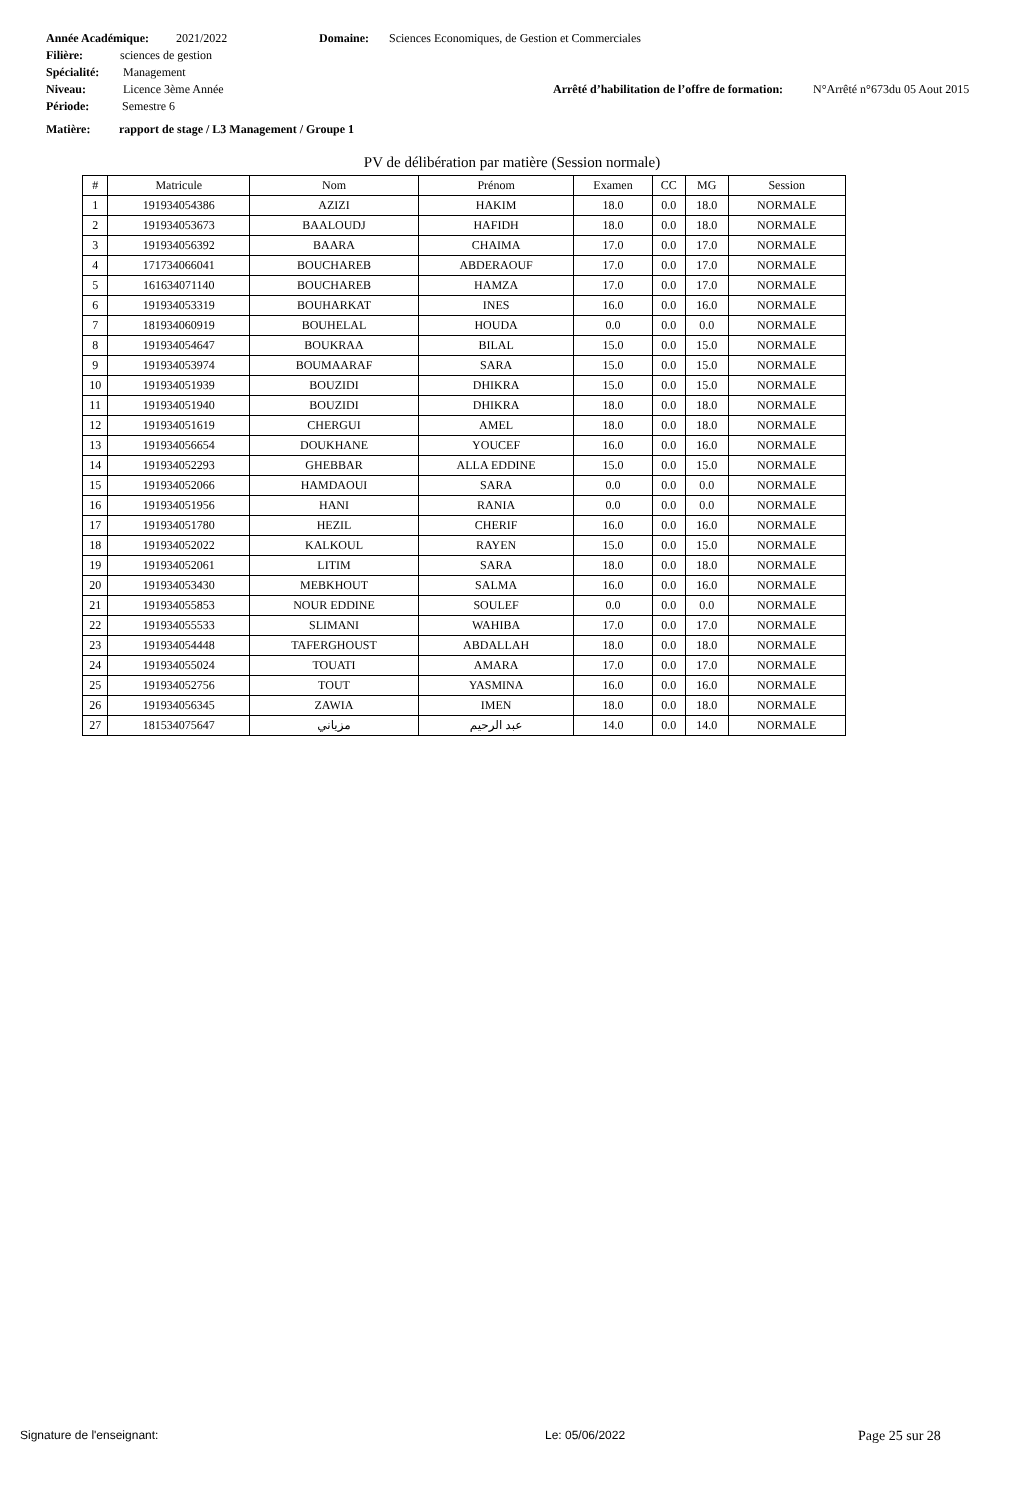Année Académique: 2021/2022 Domaine: Sciences Economiques, de Gestion et Commerciales
Filière: sciences de gestion
Spécialité: Management
Niveau: Licence 3ème Année Arrêté d’habilitation de l’offre de formation: N°Arrêté n°673du 05 Aout 2015
Période: Semestre 6
Matière: rapport de stage / L3 Management / Groupe 1
PV de délibération par matière (Session normale)
| # | Matricule | Nom | Prénom | Examen | CC | MG | Session |
| --- | --- | --- | --- | --- | --- | --- | --- |
| 1 | 191934054386 | AZIZI | HAKIM | 18.0 | 0.0 | 18.0 | NORMALE |
| 2 | 191934053673 | BAALOUDJ | HAFIDH | 18.0 | 0.0 | 18.0 | NORMALE |
| 3 | 191934056392 | BAARA | CHAIMA | 17.0 | 0.0 | 17.0 | NORMALE |
| 4 | 171734066041 | BOUCHAREB | ABDERAOUF | 17.0 | 0.0 | 17.0 | NORMALE |
| 5 | 161634071140 | BOUCHAREB | HAMZA | 17.0 | 0.0 | 17.0 | NORMALE |
| 6 | 191934053319 | BOUHARKAT | INES | 16.0 | 0.0 | 16.0 | NORMALE |
| 7 | 181934060919 | BOUHELAL | HOUDA | 0.0 | 0.0 | 0.0 | NORMALE |
| 8 | 191934054647 | BOUKRAA | BILAL | 15.0 | 0.0 | 15.0 | NORMALE |
| 9 | 191934053974 | BOUMAARAF | SARA | 15.0 | 0.0 | 15.0 | NORMALE |
| 10 | 191934051939 | BOUZIDI | DHIKRA | 15.0 | 0.0 | 15.0 | NORMALE |
| 11 | 191934051940 | BOUZIDI | DHIKRA | 18.0 | 0.0 | 18.0 | NORMALE |
| 12 | 191934051619 | CHERGUI | AMEL | 18.0 | 0.0 | 18.0 | NORMALE |
| 13 | 191934056654 | DOUKHANE | YOUCEF | 16.0 | 0.0 | 16.0 | NORMALE |
| 14 | 191934052293 | GHEBBAR | ALLA EDDINE | 15.0 | 0.0 | 15.0 | NORMALE |
| 15 | 191934052066 | HAMDAOUI | SARA | 0.0 | 0.0 | 0.0 | NORMALE |
| 16 | 191934051956 | HANI | RANIA | 0.0 | 0.0 | 0.0 | NORMALE |
| 17 | 191934051780 | HEZIL | CHERIF | 16.0 | 0.0 | 16.0 | NORMALE |
| 18 | 191934052022 | KALKOUL | RAYEN | 15.0 | 0.0 | 15.0 | NORMALE |
| 19 | 191934052061 | LITIM | SARA | 18.0 | 0.0 | 18.0 | NORMALE |
| 20 | 191934053430 | MEBKHOUT | SALMA | 16.0 | 0.0 | 16.0 | NORMALE |
| 21 | 191934055853 | NOUR EDDINE | SOULEF | 0.0 | 0.0 | 0.0 | NORMALE |
| 22 | 191934055533 | SLIMANI | WAHIBA | 17.0 | 0.0 | 17.0 | NORMALE |
| 23 | 191934054448 | TAFERGHOUST | ABDALLAH | 18.0 | 0.0 | 18.0 | NORMALE |
| 24 | 191934055024 | TOUATI | AMARA | 17.0 | 0.0 | 17.0 | NORMALE |
| 25 | 191934052756 | TOUT | YASMINA | 16.0 | 0.0 | 16.0 | NORMALE |
| 26 | 191934056345 | ZAWIA | IMEN | 18.0 | 0.0 | 18.0 | NORMALE |
| 27 | 181534075647 | مزياني | عبد الرحيم | 14.0 | 0.0 | 14.0 | NORMALE |
Signature de l'enseignant: Le: 05/06/2022 Page 25 sur 28